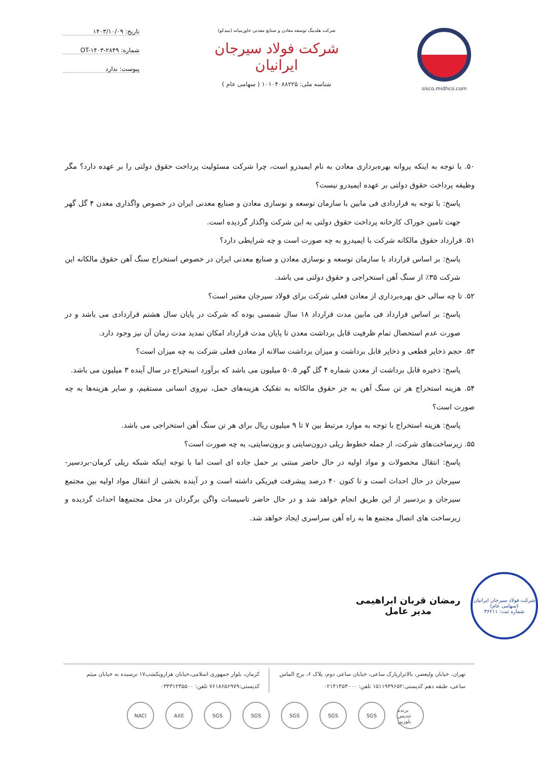sisco.midhco.com شرکت هلدینگ توسعه معادن و صنایع معدنی خاورمیانه (میدکو)
شرکت فولاد سیرجان ایرانیان
شناسه ملی: ۱۰۱۰۴۰۸۸۲۲۵ ( سهامی عام )
تاریخ: ۱۴۰۳/۱۰/۰۹
شماره: OT-۱۴۰۳-۲۸۴۹
پیوست: ندارد
۵۰. با توجه به اینکه پروانه بهره‌برداری معادن به نام ایمیدرو است، چرا شرکت مسئولیت پرداخت حقوق دولتی را بر عهده دارد؟ مگر وظیفه پرداخت حقوق دولتی بر عهده ایمیدرو نیست؟
پاسخ: با توجه به قراردادی فی مابین با سازمان توسعه و نوسازی معادن و صنایع معدنی ایران در خصوص واگذاری معدن ۴ گل گهر جهت تامین خوراک کارخانه پرداخت حقوق دولتی به این شرکت واگذار گردیده است.
۵۱. قرارداد حقوق مالکانه شرکت با ایمیدرو به چه صورت است و چه شرایطی دارد؟
پاسخ: بر اساس قرارداد با سازمان توسعه و نوسازی معادن و صنایع معدنی ایران در خصوص استخراج سنگ آهن حقوق مالکانه این شرکت ۳۵٪ از سنگ آهن استخراجی و حقوق دولتی می باشد.
۵۲. تا چه سالی حق بهره‌برداری از معادن فعلی شرکت برای فولاد سیرجان معتبر است؟
پاسخ: بر اساس قرارداد فی مابین مدت قرارداد ۱۸ سال شمسی بوده که شرکت در پایان سال هشتم قراردادی می باشد و در صورت عدم استحصال تمام ظرفیت قابل برداشت معدن تا پایان مدت قرارداد امکان تمدید مدت زمان آن نیز وجود دارد.
۵۳. حجم ذخایر قطعی و ذخایر قابل برداشت و میزان برداشت سالانه از معادن فعلی شرکت به چه میزان است؟
پاسخ: ذخیره قابل برداشت از معدن شماره ۴ گل گهر ۵۰.۵ میلیون می باشد که برآورد استخراج در سال آینده ۳ میلیون می باشد.
۵۴. هزینه استخراج هر تن سنگ آهن به جز حقوق مالکانه به تفکیک هزینه‌های حمل، نیروی انسانی مستقیم، و سایر هزینه‌ها به چه صورت است؟
پاسخ: هزینه استخراج با توجه به موارد مرتبط بین ۷ تا ۹ میلیون ریال برای هر تن سنگ آهن استخراجی می باشد.
۵۵. زیرساخت‌های شرکت، از جمله خطوط ریلی درون‌سایتی و برون‌سایتی، به چه صورت است؟
پاسخ: انتقال محصولات و مواد اولیه در حال حاضر مبتنی بر حمل جاده ای است اما با توجه اینکه شبکه ریلی کرمان-بردسیر- سیرجان در حال احداث است و تا کنون ۴۰ درصد پیشرفت فیزیکی داشته است و در آینده بخشی از انتقال مواد اولیه بین مجتمع سیرجان و بردسیر از این طریق انجام خواهد شد و در حال حاضر تاسیسات واگن برگردان در محل مجتمع‌ها احداث گردیده و زیرساخت های اتصال مجتمع ها به راه آهن سراسری ایجاد خواهد شد.
شرکت فولاد سیرجان ایرانیان
(سهامی عام)
شماره ثبت: ۳۶۲۱۱
رمضان قربان ابراهیمی
مدیر عامل
تهران، خیابان ولیعصر، بالاترازپارک ساعی، خیابان ساعی دوم، پلاک ۶، برج الماس ساعی، طبقه دهم کدپستی:۱۵۱۱۹۴۹۶۵۲ تلفن: ۰۲۱۴۱۴۵۳۰۰۰
کرمان، بلوار جمهوری اسلامی،خیابان هزارویکشب۱۷ نرسیده به خیابان میثم کدپستی:۷۶۱۸۶۵۶۹۷۹ تلفن: ۰۳۴۳۱۲۴۵۵۰۰
NACI AXE SGS SGS SGS SGS SGS برنده تندیس بلورین